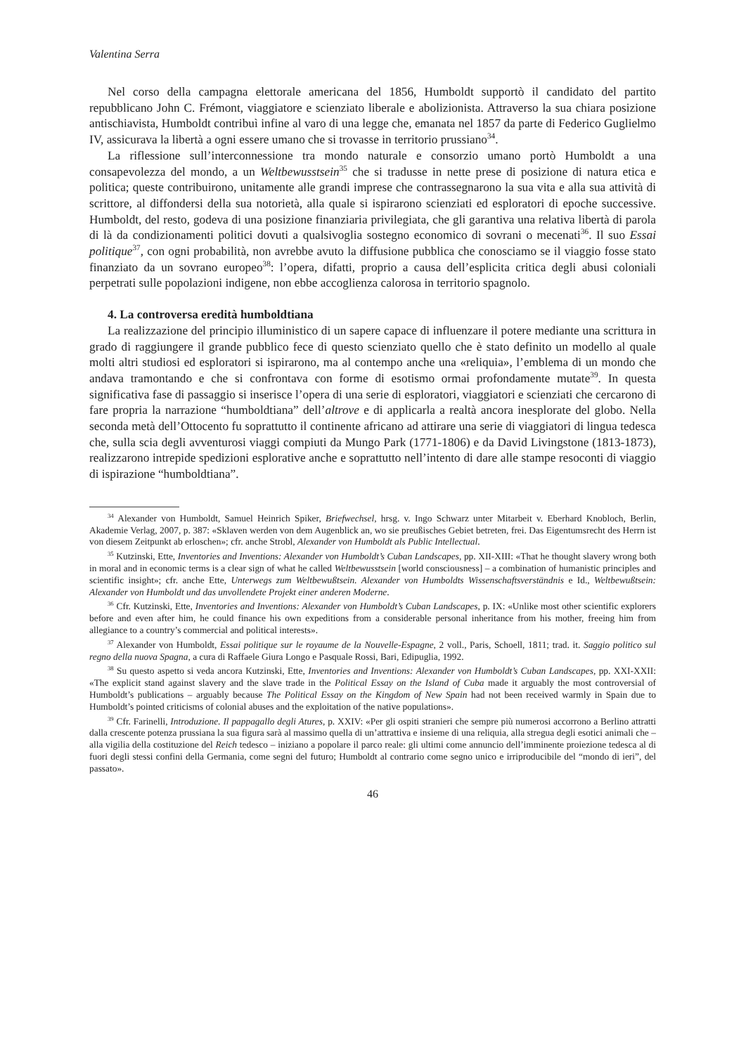Valentina Serra
Nel corso della campagna elettorale americana del 1856, Humboldt supportò il candidato del partito repubblicano John C. Frémont, viaggiatore e scienziato liberale e abolizionista. Attraverso la sua chiara posizione antischiavista, Humboldt contribuì infine al varo di una legge che, emanata nel 1857 da parte di Federico Guglielmo IV, assicurava la libertà a ogni essere umano che si trovasse in territorio prussiano<sup>34</sup>.
La riflessione sull’interconnessione tra mondo naturale e consorzio umano portò Humboldt a una consapevolezza del mondo, a un Weltbewusstsein<sup>35</sup> che si tradusse in nette prese di posizione di natura etica e politica; queste contribuirono, unitamente alle grandi imprese che contrassegnarono la sua vita e alla sua attività di scrittore, al diffondersi della sua notorietà, alla quale si ispirarono scienziati ed esploratori di epoche successive. Humboldt, del resto, godeva di una posizione finanziaria privilegiata, che gli garantiva una relativa libertà di parola di là da condizionamenti politici dovuti a qualsivoglia sostegno economico di sovrani o mecenati<sup>36</sup>. Il suo Essai politique<sup>37</sup>, con ogni probabilità, non avrebbe avuto la diffusione pubblica che conosciamo se il viaggio fosse stato finanziato da un sovrano europeo<sup>38</sup>: l’opera, difatti, proprio a causa dell’esplicita critica degli abusi coloniali perpetrati sulle popolazioni indigene, non ebbe accoglienza calorosa in territorio spagnolo.
4. La controversa eredità humboldtiana
La realizzazione del principio illuministico di un sapere capace di influenzare il potere mediante una scrittura in grado di raggiungere il grande pubblico fece di questo scienziato quello che è stato definito un modello al quale molti altri studiosi ed esploratori si ispirarono, ma al contempo anche una «reliquia», l’emblema di un mondo che andava tramontando e che si confrontava con forme di esotismo ormai profondamente mutate<sup>39</sup>. In questa significativa fase di passaggio si inserisce l’opera di una serie di esploratori, viaggiatori e scienziati che cercarono di fare propria la narrazione “humboldtiana” dell’altrove e di applicarla a realtà ancora inesplorate del globo. Nella seconda metà dell’Ottocento fu soprattutto il continente africano ad attirare una serie di viaggiatori di lingua tedesca che, sulla scia degli avventurosi viaggi compiuti da Mungo Park (1771-1806) e da David Livingstone (1813-1873), realizzarono intrepide spedizioni esplorative anche e soprattutto nell’intento di dare alle stampe resoconti di viaggio di ispirazione “humboldtiana”.
<sup>34</sup> Alexander von Humboldt, Samuel Heinrich Spiker, Briefwechsel, hrsg. v. Ingo Schwarz unter Mitarbeit v. Eberhard Knobloch, Berlin, Akademie Verlag, 2007, p. 387: «Sklaven werden von dem Augenblick an, wo sie preußisches Gebiet betreten, frei. Das Eigentumsrecht des Herrn ist von diesem Zeitpunkt ab erloschen»; cfr. anche Strobl, Alexander von Humboldt als Public Intellectual.
<sup>35</sup> Kutzinski, Ette, Inventories and Inventions: Alexander von Humboldt’s Cuban Landscapes, pp. XII-XIII: «That he thought slavery wrong both in moral and in economic terms is a clear sign of what he called Weltbewusstsein [world consciousness] – a combination of humanistic principles and scientific insight»; cfr. anche Ette, Unterwegs zum Weltbewußtsein. Alexander von Humboldts Wissenschaftsverständnis e Id., Weltbewußtsein: Alexander von Humboldt und das unvollendete Projekt einer anderen Moderne.
<sup>36</sup> Cfr. Kutzinski, Ette, Inventories and Inventions: Alexander von Humboldt’s Cuban Landscapes, p. IX: «Unlike most other scientific explorers before and even after him, he could finance his own expeditions from a considerable personal inheritance from his mother, freeing him from allegiance to a country’s commercial and political interests».
<sup>37</sup> Alexander von Humboldt, Essai politique sur le royaume de la Nouvelle-Espagne, 2 voll., Paris, Schoell, 1811; trad. it. Saggio politico sul regno della nuova Spagna, a cura di Raffaele Giura Longo e Pasquale Rossi, Bari, Edipuglia, 1992.
<sup>38</sup> Su questo aspetto si veda ancora Kutzinski, Ette, Inventories and Inventions: Alexander von Humboldt’s Cuban Landscapes, pp. XXI-XXII: «The explicit stand against slavery and the slave trade in the Political Essay on the Island of Cuba made it arguably the most controversial of Humboldt’s publications – arguably because The Political Essay on the Kingdom of New Spain had not been received warmly in Spain due to Humboldt’s pointed criticisms of colonial abuses and the exploitation of the native populations».
<sup>39</sup> Cfr. Farinelli, Introduzione. Il pappagallo degli Atures, p. XXIV: «Per gli ospiti stranieri che sempre più numerosi accorrono a Berlino attratti dalla crescente potenza prussiana la sua figura sarà al massimo quella di un’attrattiva e insieme di una reliquia, alla stregua degli esotici animali che – alla vigilia della costituzione del Reich tedesco – iniziano a popolare il parco reale: gli ultimi come annuncio dell’imminente proiezione tedesca al di fuori degli stessi confini della Germania, come segni del futuro; Humboldt al contrario come segno unico e irriproducibile del “mondo di ieri”, del passato».
46